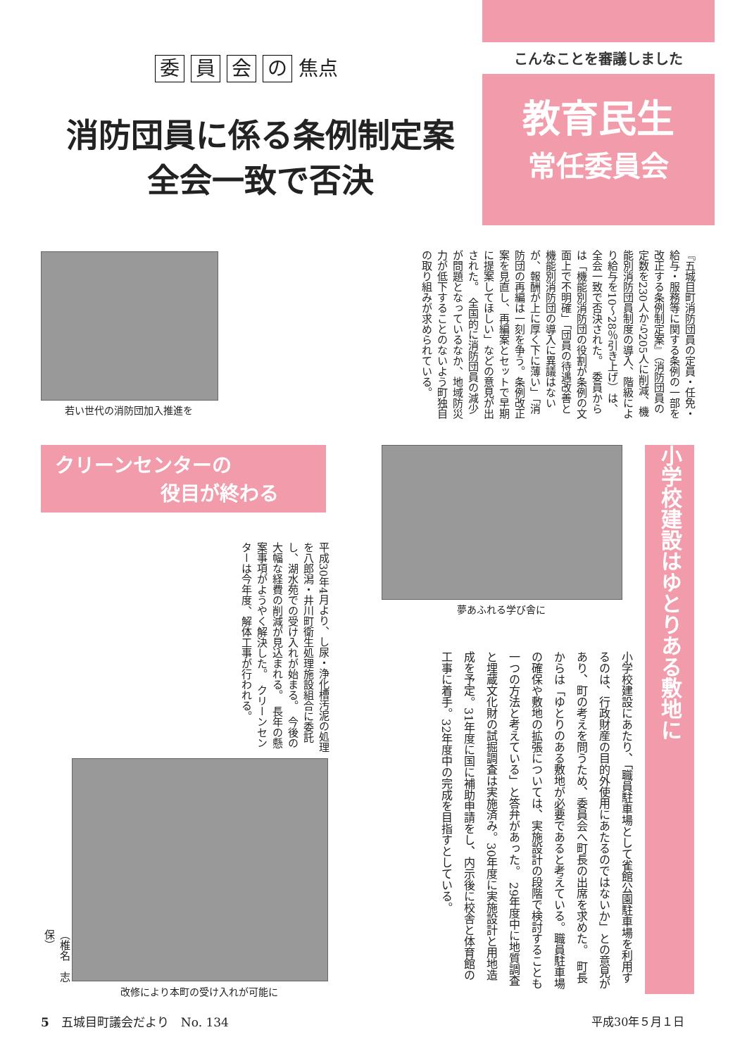委 員 会 の 焦点
消防団員に係る条例制定案
全会一致で否決
こんなことを審議しました
教育民生
常任委員会
若い世代の消防団加入推進を
『五城目町消防団員の定員・任免・給与・服務等に関する条例の一部を改正する条例制定案』（消防団員の定数を230人から205人に削減、機能別消防団員制度の導入、階級により給与を10〜28％引き上げ）は、全会一致で否決された。　委員からは「機能別消防団の役割が条例の文面上で不明確」「団員の待遇改善と機能別消防団の導入に異議はないが、報酬が上に厚く下に薄い」「消防団の再編は一刻を争う。条例改正案を見直し、再編案とセットで早期に提案してほしい」などの意見が出された。　全国的に消防団員の減少が問題となっているなか、地域防災力が低下することのないよう町独自の取り組みが求められている。
クリーンセンターの
役目が終わる
平成30年4月より、し尿・浄化槽汚泥の処理を八郎潟・井川町衛生処理施設組合に委託し、湖水苑での受け入れが始まる。　今後の大幅な経費の削減が見込まれる。　長年の懸案事項がようやく解決した。　クリーンセンターは今年度、解体工事が行われる。
改修により本町の受け入れが可能に
（椎名　志保）
夢あふれる学び舎に
小学校建設はゆとりある敷地に
小学校建設にあたり、「職員駐車場として雀館公園駐車場を利用するのは、行政財産の目的外使用にあたるのではないか」との意見があり、町の考えを問うため、委員会へ町長の出席を求めた。　町長からは「ゆとりのある敷地が必要であると考えている。職員駐車場の確保や敷地の拡張については、実施設計の段階で検討することも一つの方法と考えている」と答弁があった。　29年度中に地質調査と埋蔵文化財の試掘調査は実施済み。30年度に実施設計と用地造成を予定。31年度に国に補助申請をし、内示後に校舎と体育館の工事に着手。32年度中の完成を目指すとしている。
5　五城目町議会だより　No. 134 平成30年５月１日